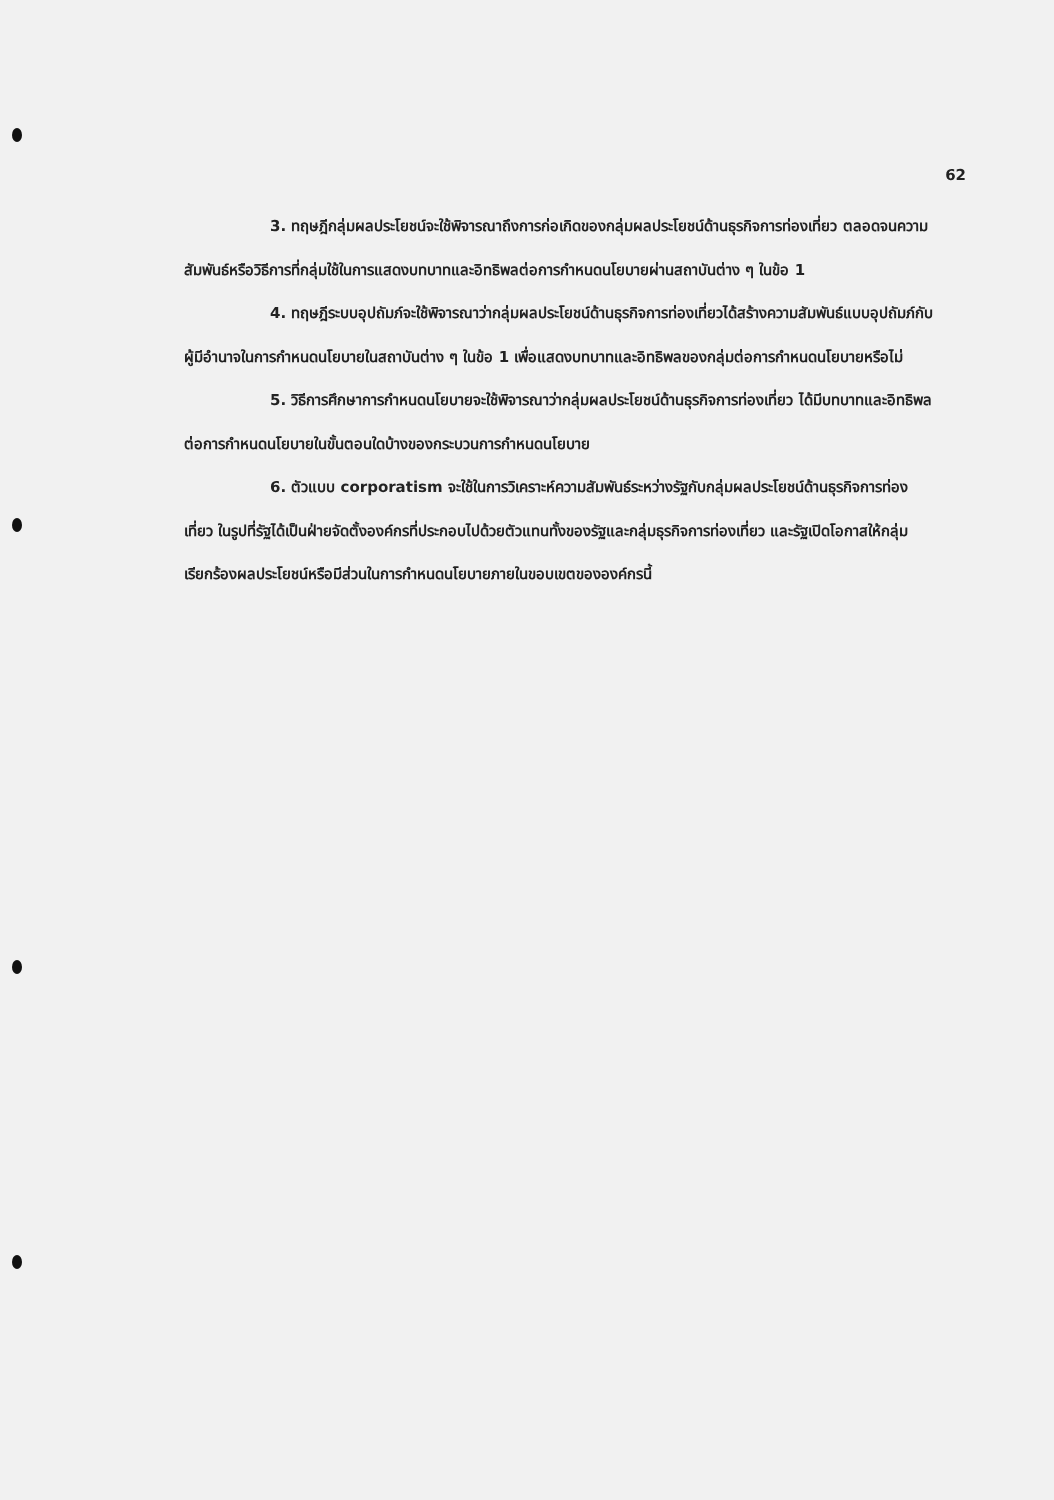62
3. ทฤษฎีกลุ่มผลประโยชน์จะใช้พิจารณาถึงการก่อเกิดของกลุ่มผลประโยชน์ด้านธุรกิจการท่องเที่ยว ตลอดจนความสัมพันธ์หรือวิธีการที่กลุ่มใช้ในการแสดงบทบาทและอิทธิพลต่อการกำหนดนโยบายผ่านสถาบันต่าง ๆ ในข้อ 1
4. ทฤษฎีระบบอุปถัมภ์จะใช้พิจารณาว่ากลุ่มผลประโยชน์ด้านธุรกิจการท่องเที่ยวได้สร้างความสัมพันธ์แบบอุปถัมภ์กับผู้มีอำนาจในการกำหนดนโยบายในสถาบันต่าง ๆ ในข้อ 1 เพื่อแสดงบทบาทและอิทธิพลของกลุ่มต่อการกำหนดนโยบายหรือไม่
5. วิธีการศึกษาการกำหนดนโยบายจะใช้พิจารณาว่ากลุ่มผลประโยชน์ด้านธุรกิจการท่องเที่ยว ได้มีบทบาทและอิทธิพลต่อการกำหนดนโยบายในขั้นตอนใดบ้างของกระบวนการกำหนดนโยบาย
6. ตัวแบบ corporatism จะใช้ในการวิเคราะห์ความสัมพันธ์ระหว่างรัฐกับกลุ่มผลประโยชน์ด้านธุรกิจการท่องเที่ยว ในรูปที่รัฐได้เป็นฝ่ายจัดตั้งองค์กรที่ประกอบไปด้วยตัวแทนทั้งของรัฐและกลุ่มธุรกิจการท่องเที่ยว และรัฐเปิดโอกาสให้กลุ่มเรียกร้องผลประโยชน์หรือมีส่วนในการกำหนดนโยบายภายในขอบเขตขององค์กรนี้